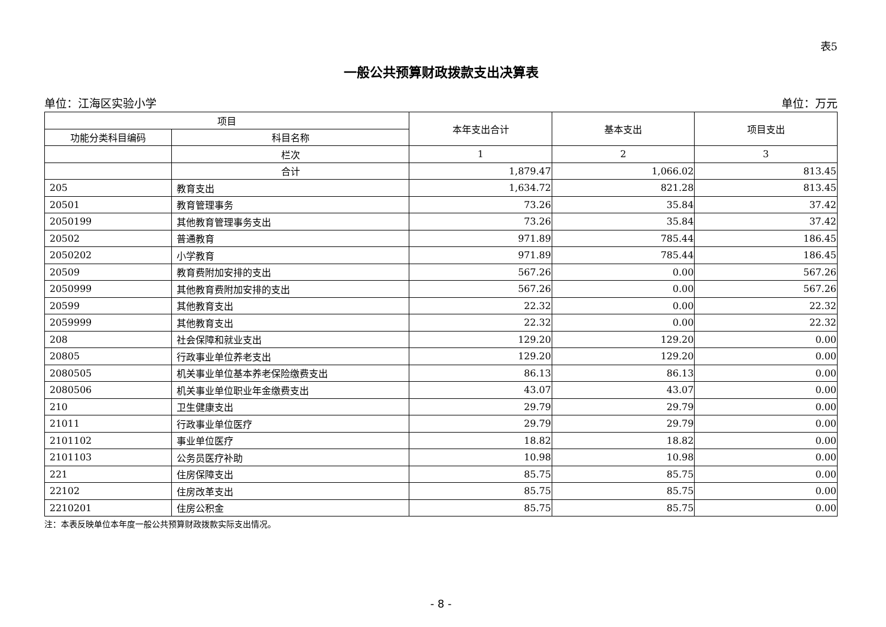表5
一般公共预算财政拨款支出决算表
单位：江海区实验小学 单位：万元
| 项目 | | 本年支出合计 | 基本支出 | 项目支出 |
| --- | --- | --- | --- | --- |
| 功能分类科目编码 | 科目名称 | | | |
| | 栏次 | 1 | 2 | 3 |
| | 合计 | 1,879.47 | 1,066.02 | 813.45 |
| 205 | 教育支出 | 1,634.72 | 821.28 | 813.45 |
| 20501 | 教育管理事务 | 73.26 | 35.84 | 37.42 |
| 2050199 | 其他教育管理事务支出 | 73.26 | 35.84 | 37.42 |
| 20502 | 普通教育 | 971.89 | 785.44 | 186.45 |
| 2050202 | 小学教育 | 971.89 | 785.44 | 186.45 |
| 20509 | 教育费附加安排的支出 | 567.26 | 0.00 | 567.26 |
| 2050999 | 其他教育费附加安排的支出 | 567.26 | 0.00 | 567.26 |
| 20599 | 其他教育支出 | 22.32 | 0.00 | 22.32 |
| 2059999 | 其他教育支出 | 22.32 | 0.00 | 22.32 |
| 208 | 社会保障和就业支出 | 129.20 | 129.20 | 0.00 |
| 20805 | 行政事业单位养老支出 | 129.20 | 129.20 | 0.00 |
| 2080505 | 机关事业单位基本养老保险缴费支出 | 86.13 | 86.13 | 0.00 |
| 2080506 | 机关事业单位职业年金缴费支出 | 43.07 | 43.07 | 0.00 |
| 210 | 卫生健康支出 | 29.79 | 29.79 | 0.00 |
| 21011 | 行政事业单位医疗 | 29.79 | 29.79 | 0.00 |
| 2101102 | 事业单位医疗 | 18.82 | 18.82 | 0.00 |
| 2101103 | 公务员医疗补助 | 10.98 | 10.98 | 0.00 |
| 221 | 住房保障支出 | 85.75 | 85.75 | 0.00 |
| 22102 | 住房改革支出 | 85.75 | 85.75 | 0.00 |
| 2210201 | 住房公积金 | 85.75 | 85.75 | 0.00 |
注：本表反映单位本年度一般公共预算财政拨款实际支出情况。
- 8 -